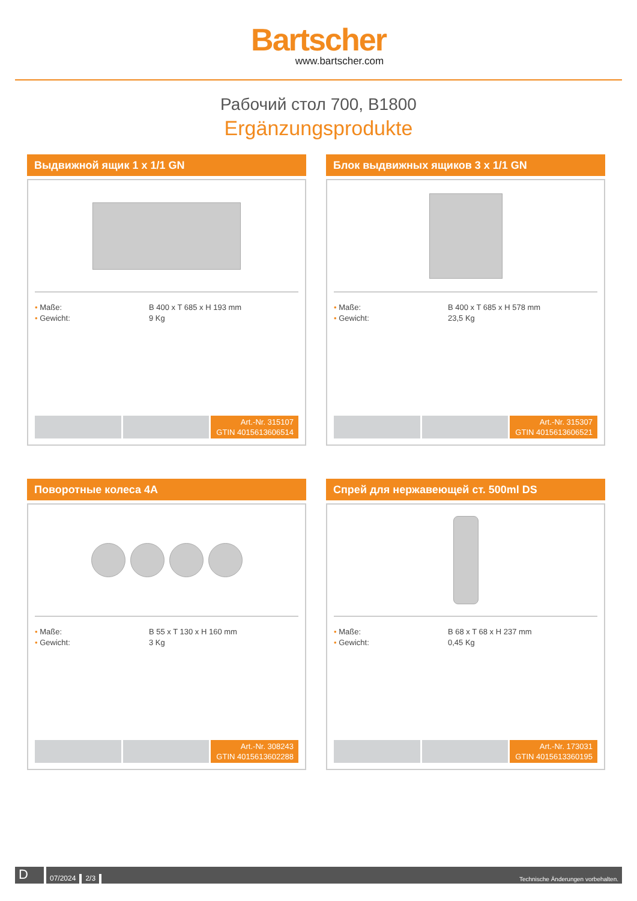Bartscher
www.bartscher.com
Рабочий стол 700, B1800
Ergänzungsprodukte
Выдвижной ящик 1 x 1/1 GN
• Maße:
B 400 x T 685 x H 193 mm
• Gewicht:
9 Kg
Art.-Nr. 315107
GTIN 4015613606514
Блок выдвижных ящиков 3 x 1/1 GN
• Maße:
B 400 x T 685 x H 578 mm
• Gewicht:
23,5 Kg
Art.-Nr. 315307
GTIN 4015613606521
Поворотные колеса 4A
• Maße:
B 55 x T 130 x H 160 mm
• Gewicht:
3 Kg
Art.-Nr. 308243
GTIN 4015613602288
Спрей для нержавеющей ст. 500ml DS
• Maße:
B 68 x T 68 x H 237 mm
• Gewicht:
0,45 Kg
Art.-Nr. 173031
GTIN 4015613360195
D
07/2024
2/3
Technische Änderungen vorbehalten.